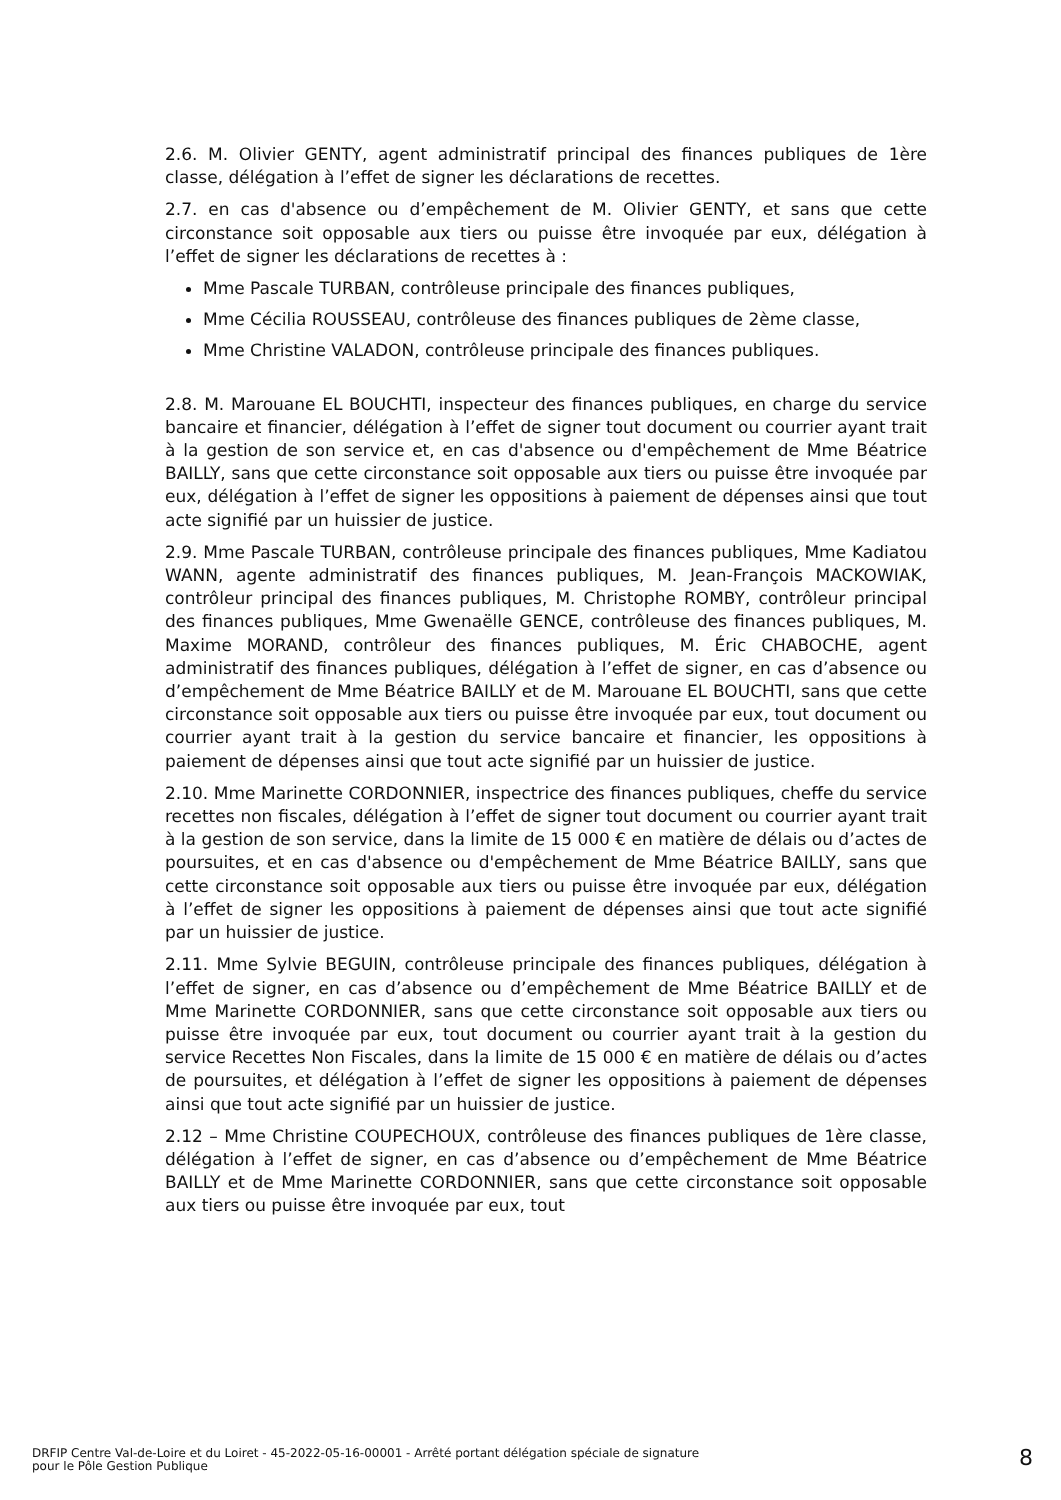2.6. M. Olivier GENTY, agent administratif principal des finances publiques de 1ère classe, délégation à l’effet de signer les déclarations de recettes.
2.7. en cas d'absence ou d’empêchement de M. Olivier GENTY, et sans que cette circonstance soit opposable aux tiers ou puisse être invoquée par eux, délégation à l’effet de signer les déclarations de recettes à :
Mme Pascale TURBAN, contrôleuse principale des finances publiques,
Mme Cécilia ROUSSEAU, contrôleuse des finances publiques de 2ème classe,
Mme Christine VALADON, contrôleuse principale des finances publiques.
2.8. M. Marouane EL BOUCHTI, inspecteur des finances publiques, en charge du service bancaire et financier, délégation à l’effet de signer tout document ou courrier ayant trait à la gestion de son service et, en cas d'absence ou d'empêchement de Mme Béatrice BAILLY, sans que cette circonstance soit opposable aux tiers ou puisse être invoquée par eux, délégation à l’effet de signer les oppositions à paiement de dépenses ainsi que tout acte signifié par un huissier de justice.
2.9. Mme Pascale TURBAN, contrôleuse principale des finances publiques, Mme Kadiatou WANN, agente administratif des finances publiques, M. Jean-François MACKOWIAK, contrôleur principal des finances publiques, M. Christophe ROMBY, contrôleur principal des finances publiques, Mme Gwenaëlle GENCE, contrôleuse des finances publiques, M. Maxime MORAND, contrôleur des finances publiques, M. Éric CHABOCHE, agent administratif des finances publiques, délégation à l’effet de signer, en cas d’absence ou d’empêchement de Mme Béatrice BAILLY et de M. Marouane EL BOUCHTI, sans que cette circonstance soit opposable aux tiers ou puisse être invoquée par eux, tout document ou courrier ayant trait à la gestion du service bancaire et financier, les oppositions à paiement de dépenses ainsi que tout acte signifié par un huissier de justice.
2.10. Mme Marinette CORDONNIER, inspectrice des finances publiques, cheffe du service recettes non fiscales, délégation à l’effet de signer tout document ou courrier ayant trait à la gestion de son service, dans la limite de 15 000 € en matière de délais ou d’actes de poursuites, et en cas d'absence ou d'empêchement de Mme Béatrice BAILLY, sans que cette circonstance soit opposable aux tiers ou puisse être invoquée par eux, délégation à l’effet de signer les oppositions à paiement de dépenses ainsi que tout acte signifié par un huissier de justice.
2.11. Mme Sylvie BEGUIN, contrôleuse principale des finances publiques, délégation à l’effet de signer, en cas d’absence ou d’empêchement de Mme Béatrice BAILLY et de Mme Marinette CORDONNIER, sans que cette circonstance soit opposable aux tiers ou puisse être invoquée par eux, tout document ou courrier ayant trait à la gestion du service Recettes Non Fiscales, dans la limite de 15 000 € en matière de délais ou d’actes de poursuites, et délégation à l’effet de signer les oppositions à paiement de dépenses ainsi que tout acte signifié par un huissier de justice.
2.12 – Mme Christine COUPECHOUX, contrôleuse des finances publiques de 1ère classe, délégation à l’effet de signer, en cas d’absence ou d’empêchement de Mme Béatrice BAILLY et de Mme Marinette CORDONNIER, sans que cette circonstance soit opposable aux tiers ou puisse être invoquée par eux, tout
DRFIP Centre Val-de-Loire et du Loiret - 45-2022-05-16-00001 - Arrêté portant délégation spéciale de signature
pour le Pôle Gestion Publique
8